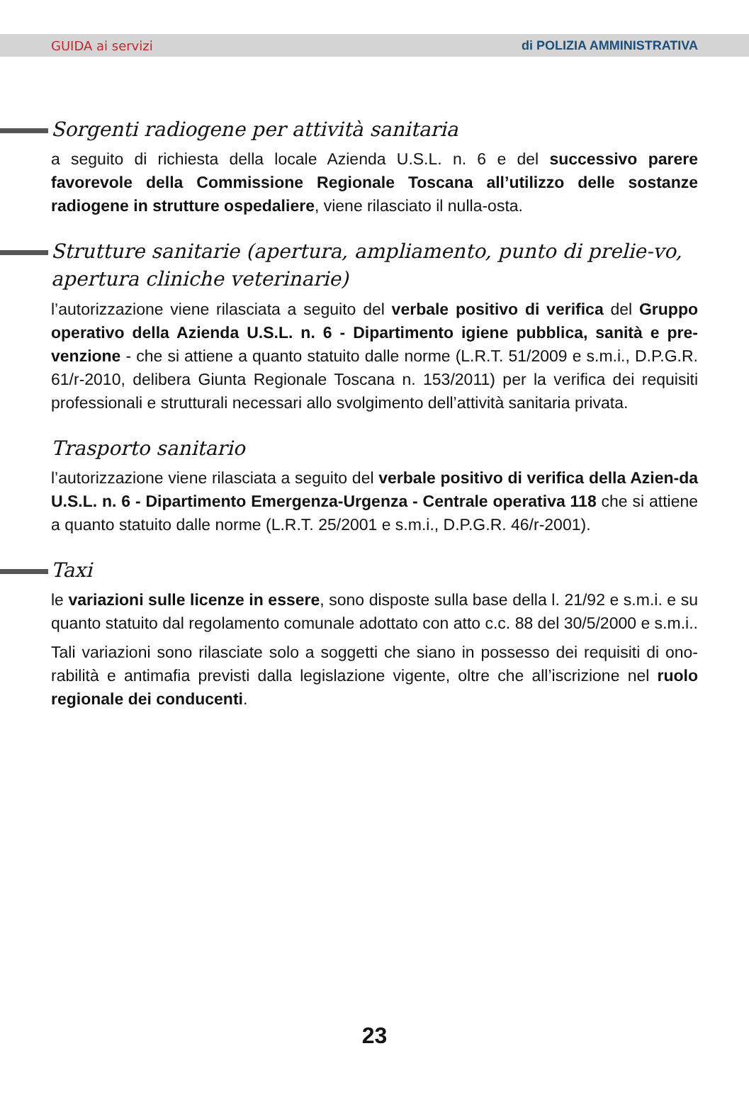GUIDA ai servizi di POLIZIA AMMINISTRATIVA
Sorgenti radiogene per attività sanitaria
a seguito di richiesta della locale Azienda U.S.L. n. 6 e del successivo parere favorevole della Commissione Regionale Toscana all’utilizzo delle sostanze radiogene in strutture ospedaliere, viene rilasciato il nulla-osta.
Strutture sanitarie (apertura, ampliamento, punto di prelie-vo, apertura cliniche veterinarie)
l’autorizzazione viene rilasciata a seguito del verbale positivo di verifica del Gruppo operativo della Azienda U.S.L. n. 6 - Dipartimento igiene pubblica, sanità e pre-venzione - che si attiene a quanto statuito dalle norme (L.R.T. 51/2009 e s.m.i., D.P.G.R. 61/r-2010, delibera Giunta Regionale Toscana n. 153/2011) per la verifica dei requisiti professionali e strutturali necessari allo svolgimento dell’attività sanitaria privata.
Trasporto sanitario
l’autorizzazione viene rilasciata a seguito del verbale positivo di verifica della Azien-da U.S.L. n. 6 - Dipartimento Emergenza-Urgenza - Centrale operativa 118 che si attiene a quanto statuito dalle norme (L.R.T. 25/2001 e s.m.i., D.P.G.R. 46/r-2001).
Taxi
le variazioni sulle licenze in essere, sono disposte sulla base della l. 21/92 e s.m.i. e su quanto statuito dal regolamento comunale adottato con atto c.c. 88 del 30/5/2000 e s.m.i..
Tali variazioni sono rilasciate solo a soggetti che siano in possesso dei requisiti di ono-rabilità e antimafia previsti dalla legislazione vigente, oltre che all’iscrizione nel ruolo regionale dei conducenti.
23